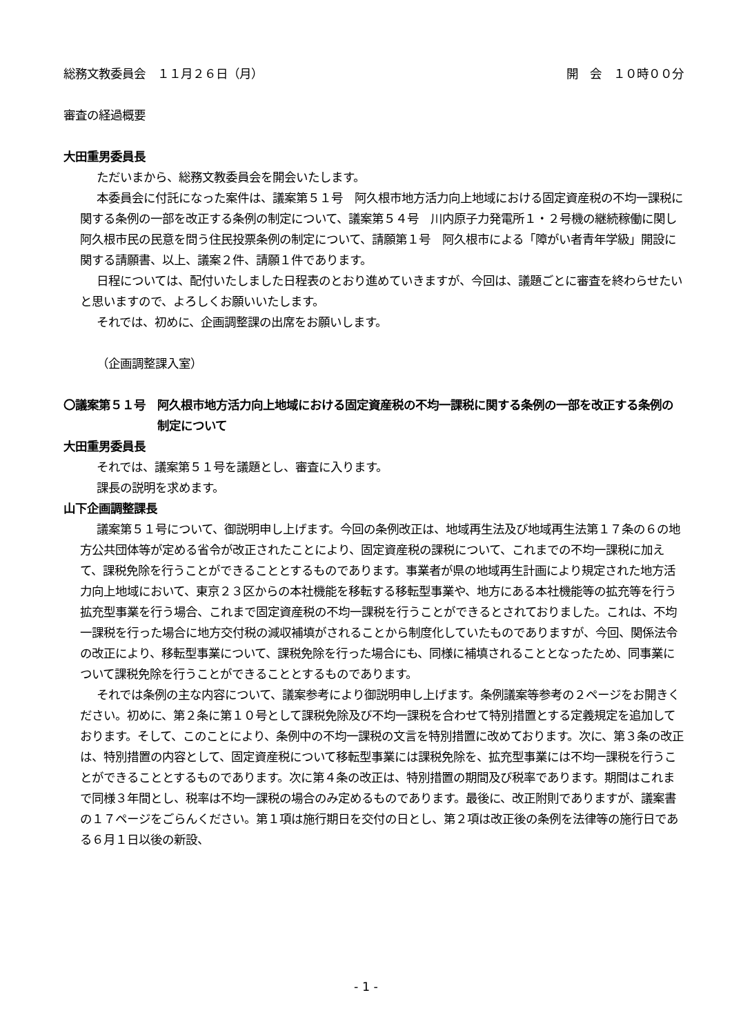総務文教委員会　１１月２６日（月） 開　会　１０時００分
審査の経過概要
大田重男委員長
ただいまから、総務文教委員会を開会いたします。
本委員会に付託になった案件は、議案第５１号　阿久根市地方活力向上地域における固定資産税の不均一課税に関する条例の一部を改正する条例の制定について、議案第５４号　川内原子力発電所１・２号機の継続稼働に関し阿久根市民の民意を問う住民投票条例の制定について、請願第１号　阿久根市による「障がい者青年学級」開設に関する請願書、以上、議案２件、請願１件であります。
日程については、配付いたしました日程表のとおり進めていきますが、今回は、議題ごとに審査を終わらせたいと思いますので、よろしくお願いいたします。
それでは、初めに、企画調整課の出席をお願いします。
（企画調整課入室）
〇議案第５１号　阿久根市地方活力向上地域における固定資産税の不均一課税に関する条例の一部を改正する条例の制定について
大田重男委員長
それでは、議案第５１号を議題とし、審査に入ります。
課長の説明を求めます。
山下企画調整課長
議案第５１号について、御説明申し上げます。今回の条例改正は、地域再生法及び地域再生法第１７条の６の地方公共団体等が定める省令が改正されたことにより、固定資産税の課税について、これまでの不均一課税に加えて、課税免除を行うことができることとするものであります。事業者が県の地域再生計画により規定された地方活力向上地域において、東京２３区からの本社機能を移転する移転型事業や、地方にある本社機能等の拡充等を行う拡充型事業を行う場合、これまで固定資産税の不均一課税を行うことができるとされておりました。これは、不均一課税を行った場合に地方交付税の減収補填がされることから制度化していたものでありますが、今回、関係法令の改正により、移転型事業について、課税免除を行った場合にも、同様に補填されることとなったため、同事業について課税免除を行うことができることとするものであります。
それでは条例の主な内容について、議案参考により御説明申し上げます。条例議案等参考の２ページをお開きください。初めに、第２条に第１０号として課税免除及び不均一課税を合わせて特別措置とする定義規定を追加しております。そして、このことにより、条例中の不均一課税の文言を特別措置に改めております。次に、第３条の改正は、特別措置の内容として、固定資産税について移転型事業には課税免除を、拡充型事業には不均一課税を行うことができることとするものであります。次に第４条の改正は、特別措置の期間及び税率であります。期間はこれまで同様３年間とし、税率は不均一課税の場合のみ定めるものであります。最後に、改正附則でありますが、議案書の１７ページをごらんください。第１項は施行期日を交付の日とし、第２項は改正後の条例を法律等の施行日である６月１日以後の新設、
- 1 -